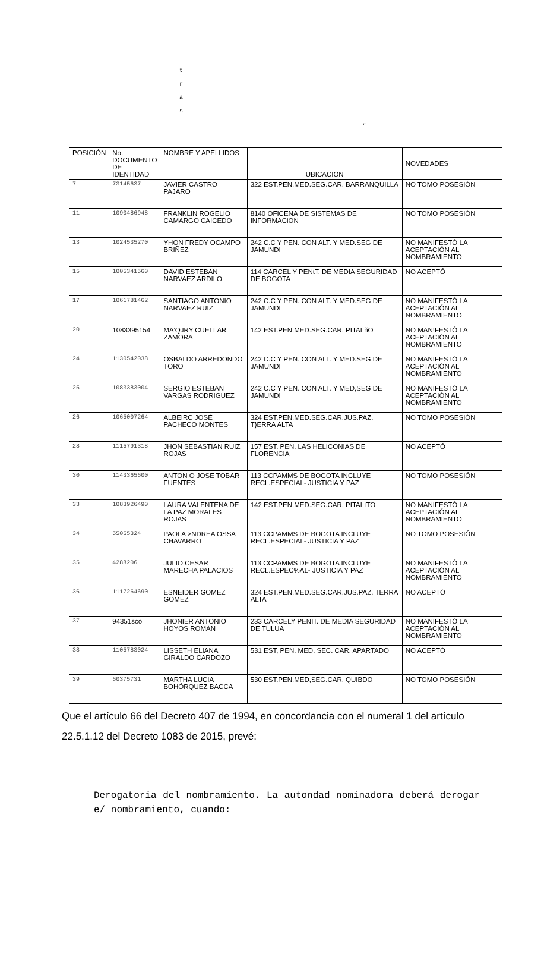t
r
a
s
„
| POSICIÓN | No. DOCUMENTO DE IDENTIDAD | NOMBRE Y APELLIDOS | UBICACIÓN | NOVEDADES |
| --- | --- | --- | --- | --- |
| 7 | 73145637 | JAVIER CASTRO PAJARO | 322 EST.PEN.MED.SEG.CAR. BARRANQUILLA | NO TOMO POSESIÓN |
| 11 | 1090486948 | FRANKLIN ROGELIO CAMARGO CAICEDO | 8140 OFICENA DE SISTEMAS DE INFORMACiON | NO TOMO POSESIÓN |
| 13 | 1024535270 | YHON FREDY OCAMPO BRIÑEZ | 242 C.C Y PEN. CON ALT. Y MED.SEG DE JAMUNDI | NO MANIFESTÓ LA ACEPTACIÓN AL NOMBRAMIENTO |
| 15 | 1005341560 | DAVID ESTEBAN NARVAEZ ARDILO | 114 CARCEL Y PENtT. DE MEDIA SEGURIDAD DE BOGOTA | NO ACEPTÓ |
| 17 | 1061781462 | SANTIAGO ANTONIO NARVAEZ RUIZ | 242 C.C Y PEN. CON ALT. Y MED.SEG DE JAMUNDI | NO MANIFESTÓ LA ACEPTACIÓN AL NOMBRAMIENTO |
| 20 | 1083395154 | MA'QJRY CUELLAR ZAMORA | 142 EST.PEN.MED.SEG.CAR. PITALñO | NO MAN!FESTÓ LA ACEPTACIÓN AL NOMBRAMIENTO |
| 24 | 1130542038 | OSBALDO ARREDONDO TORO | 242 C.C Y PEN. CON ALT. Y MED.SEG DE JAMUNDI | NO MANIFESTÓ LA ACEPTACIÓN AL NOMBRAMIENTO |
| 25 | 1083383004 | SERGIO ESTEBAN VARGAS RODRIGUEZ | 242 C.C Y PEN. CON ALT. Y MED,SEG DE JAMUNDI | NO MANIFESTÓ LA ACEPTACIÓN AL NOMBRAMIENTO |
| 26 | 1065007264 | ALBEIRC JOSÉ PACHECO MONTES | 324 EST.PEN.MED.SEG.CAR.JUS.PAZ. T}ERRA ALTA | NO TOMO POSESIÓN |
| 28 | 1115791318 | JHON SEBASTIAN RUIZ ROJAS | 157 EST. PEN. LAS HELICONIAS DE FLORENCIA | NO ACEPTÓ |
| 30 | 1143365600 | ANTON O JOSE TOBAR FUENTES | 113 CCPAMMS DE BOGOTA INCLUYE RECL.ESPECIAL- JUSTICIA Y PAZ | NO TOMO POSESIÓN |
| 33 | 1083926490 | LAURA VALENTENA DE LA PAZ MORALES ROJAS | 142 EST.PEN.MED.SEG.CAR. PITALtTO | NO MANIFESTÓ LA ACEPTACIÓN AL NOMBRAMIENTO |
| 34 | 55065324 | PAOLA >NDREA OSSA CHAVARRO | 113 CCPAMMS DE BOGOTA INCLUYE RECL.ESPECIAL- JUSTICIA Y PAZ | NO TOMO POSESIÓN |
| 35 | 4288206 | JULIO CESAR MARECHA PALACIOS | 113 CCPAMMS DE BOGOTA INCLUYE RECL.ESPEC%AL- JUSTICIA Y PAZ | NO MANIFESTÓ LA ACEPTACIÓN AL NOMBRAMIENTO |
| 36 | 1117264690 | ESNEIDER GOMEZ GOMEZ | 324 EST.PEN.MED.SEG.CAR.JUS.PAZ. TERRA ALTA | NO ACEPTÓ |
| 37 | 94351sco | JHONIER ANTONIO HOYOS ROMÁN | 233 CARCELY PENIT. DE MEDIA SEGURIDAD DE TULUA | NO MANIFESTÓ LA ACEPTACIÓN AL NOMBRAMIENTO |
| 38 | 1105783024 | LISSETH ELIANA GIRALDO CARDOZO | 531 EST, PEN. MED. SEC. CAR. APARTADO | NO ACEPTÓ |
| 39 | 60375731 | MARTHA LUCIA BOHÓRQUEZ BACCA | 530 EST.PEN.MED,SEG.CAR. QUIBDO | NO TOMO POSESIÓN |
Que el artículo 66 del Decreto 407 de 1994, en concordancia con el numeral 1 del artículo 22.5.1.12 del Decreto 1083 de 2015, prevé:
Derogatoria del nombramiento. La autondad nominadora deberá derogar e/ nombramiento, cuando: